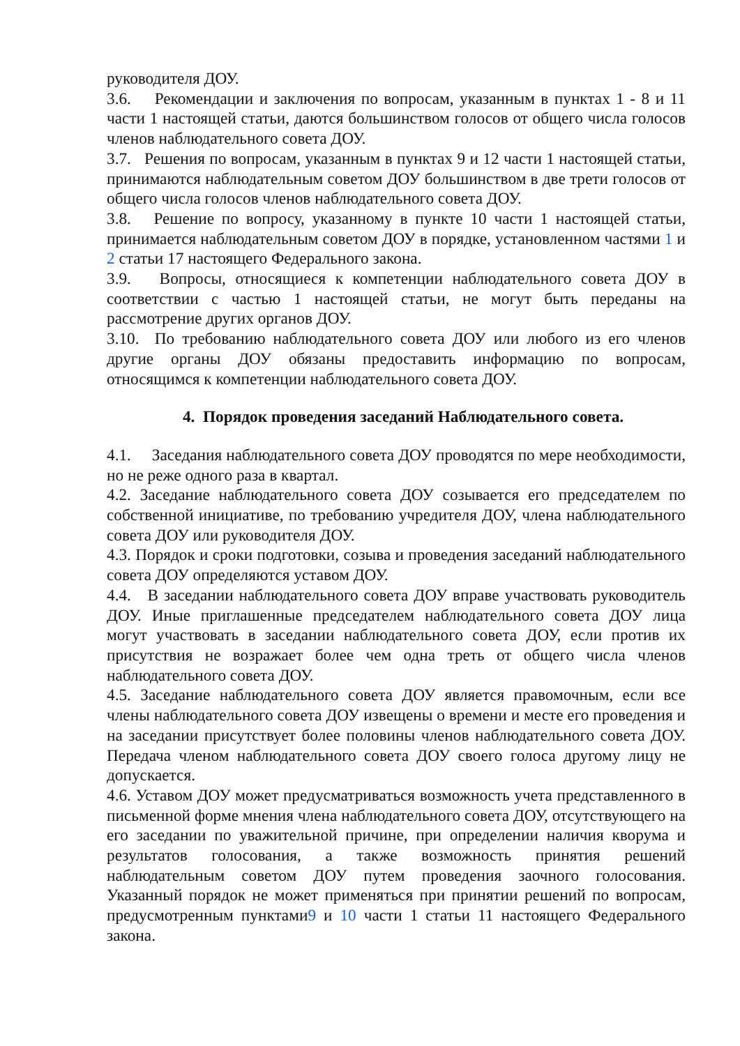руководителя ДОУ.
3.6. Рекомендации и заключения по вопросам, указанным в пунктах 1 - 8 и 11 части 1 настоящей статьи, даются большинством голосов от общего числа голосов членов наблюдательного совета ДОУ.
3.7. Решения по вопросам, указанным в пунктах 9 и 12 части 1 настоящей статьи, принимаются наблюдательным советом ДОУ большинством в две трети голосов от общего числа голосов членов наблюдательного совета ДОУ.
3.8. Решение по вопросу, указанному в пункте 10 части 1 настоящей статьи, принимается наблюдательным советом ДОУ в порядке, установленном частями 1 и 2 статьи 17 настоящего Федерального закона.
3.9. Вопросы, относящиеся к компетенции наблюдательного совета ДОУ в соответствии с частью 1 настоящей статьи, не могут быть переданы на рассмотрение других органов ДОУ.
3.10. По требованию наблюдательного совета ДОУ или любого из его членов другие органы ДОУ обязаны предоставить информацию по вопросам, относящимся к компетенции наблюдательного совета ДОУ.
4. Порядок проведения заседаний Наблюдательного совета.
4.1. Заседания наблюдательного совета ДОУ проводятся по мере необходимости, но не реже одного раза в квартал.
4.2. Заседание наблюдательного совета ДОУ созывается его председателем по собственной инициативе, по требованию учредителя ДОУ, члена наблюдательного совета ДОУ или руководителя ДОУ.
4.3. Порядок и сроки подготовки, созыва и проведения заседаний наблюдательного совета ДОУ определяются уставом ДОУ.
4.4. В заседании наблюдательного совета ДОУ вправе участвовать руководитель ДОУ. Иные приглашенные председателем наблюдательного совета ДОУ лица могут участвовать в заседании наблюдательного совета ДОУ, если против их присутствия не возражает более чем одна треть от общего числа членов наблюдательного совета ДОУ.
4.5. Заседание наблюдательного совета ДОУ является правомочным, если все члены наблюдательного совета ДОУ извещены о времени и месте его проведения и на заседании присутствует более половины членов наблюдательного совета ДОУ. Передача членом наблюдательного совета ДОУ своего голоса другому лицу не допускается.
4.6. Уставом ДОУ может предусматриваться возможность учета представленного в письменной форме мнения члена наблюдательного совета ДОУ, отсутствующего на его заседании по уважительной причине, при определении наличия кворума и результатов голосования, а также возможность принятия решений наблюдательным советом ДОУ путем проведения заочного голосования. Указанный порядок не может применяться при принятии решений по вопросам, предусмотренным пунктами9 и 10 части 1 статьи 11 настоящего Федерального закона.